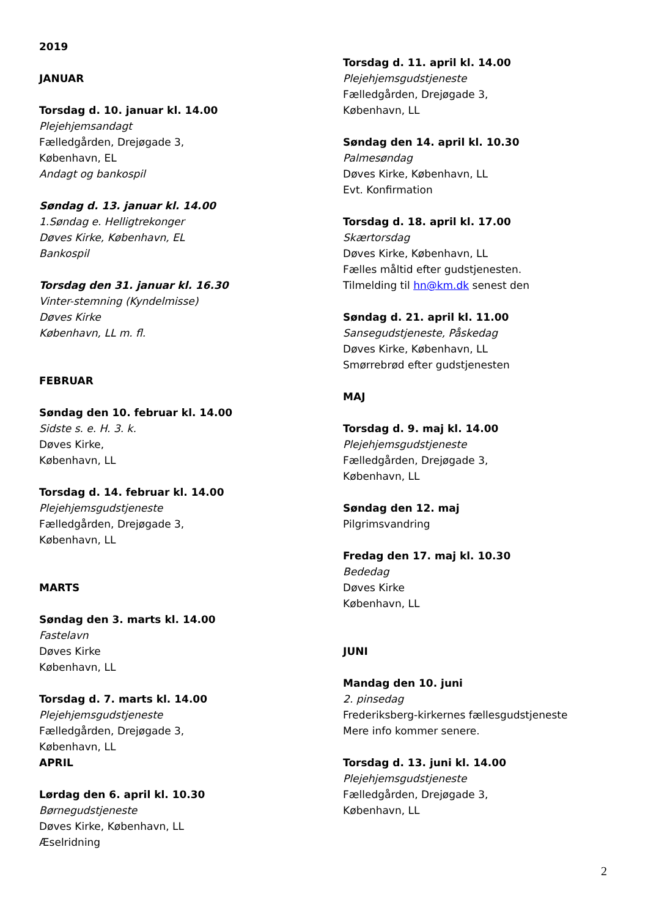2019
JANUAR
Torsdag d. 10. januar kl. 14.00
Plejehjemsandagt
Fælledgården, Drejøgade 3,
København, EL
Andagt og bankospil
Søndag d. 13. januar kl. 14.00
1.Søndag e. Helligtrekonger
Døves Kirke, København, EL
Bankospil
Torsdag den 31. januar kl. 16.30
Vinter-stemning (Kyndelmisse)
Døves Kirke
København, LL m. fl.
FEBRUAR
Søndag den 10. februar kl. 14.00
Sidste s. e. H. 3. k.
Døves Kirke,
København, LL
Torsdag d. 14. februar kl. 14.00
Plejehjemsgudstjeneste
Fælledgården, Drejøgade 3,
København, LL
MARTS
Søndag den 3. marts kl. 14.00
Fastelavn
Døves Kirke
København, LL
Torsdag d. 7. marts kl. 14.00
Plejehjemsgudstjeneste
Fælledgården, Drejøgade 3,
København, LL
APRIL
Lørdag den 6. april kl. 10.30
Børnegudstjeneste
Døves Kirke, København, LL
Æselridning
Torsdag d. 11. april kl. 14.00
Plejehjemsgudstjeneste
Fælledgården, Drejøgade 3,
København, LL
Søndag den 14. april kl. 10.30
Palmesøndag
Døves Kirke, København, LL
Evt. Konfirmation
Torsdag d. 18. april kl. 17.00
Skærtorsdag
Døves Kirke, København, LL
Fælles måltid efter gudstjenesten.
Tilmelding til hn@km.dk senest den
Søndag d. 21. april kl. 11.00
Sansegudstjeneste, Påskedag
Døves Kirke, København, LL
Smørrebrød efter gudstjenesten
MAJ
Torsdag d. 9. maj kl. 14.00
Plejehjemsgudstjeneste
Fælledgården, Drejøgade 3,
København, LL
Søndag den 12. maj
Pilgrimsvandring
Fredag den 17. maj kl. 10.30
Bededag
Døves Kirke
København, LL
JUNI
Mandag den 10. juni
2. pinsedag
Frederiksberg-kirkernes fællesgudstjeneste
Mere info kommer senere.
Torsdag d. 13. juni kl. 14.00
Plejehjemsgudstjeneste
Fælledgården, Drejøgade 3,
København, LL
2